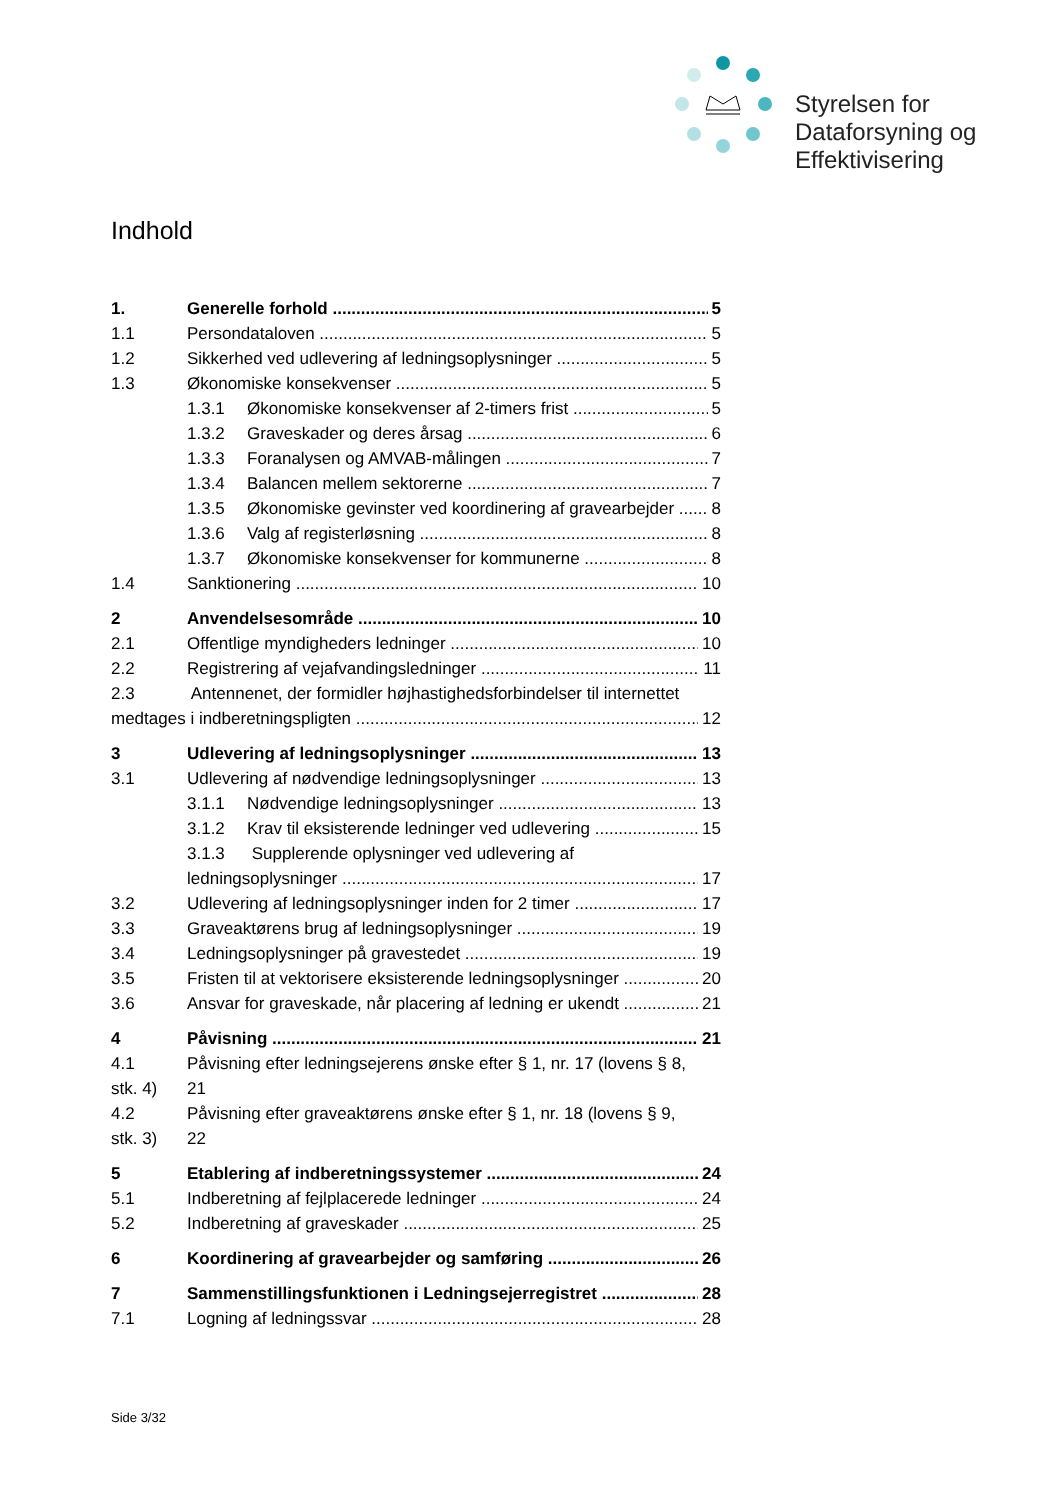Styrelsen for
Dataforsyning og
Effektivisering
Indhold
1. Generelle forhold 5
1.1 Persondataloven 5
1.2 Sikkerhed ved udlevering af ledningsoplysninger 5
1.3 Økonomiske konsekvenser 5
1.3.1 Økonomiske konsekvenser af 2-timers frist 5
1.3.2 Graveskader og deres årsag 6
1.3.3 Foranalysen og AMVAB-målingen 7
1.3.4 Balancen mellem sektorerne 7
1.3.5 Økonomiske gevinster ved koordinering af gravearbejder 8
1.3.6 Valg af registerløsning 8
1.3.7 Økonomiske konsekvenser for kommunerne 8
1.4 Sanktionering 10
2 Anvendelsesområde 10
2.1 Offentlige myndigheders ledninger 10
2.2 Registrering af vejafvandingsledninger 11
2.3 Antennenet, der formidler højhastighedsforbindelser til internettet
medtages i indberetningspligten 12
3 Udlevering af ledningsoplysninger 13
3.1 Udlevering af nødvendige ledningsoplysninger 13
3.1.1 Nødvendige ledningsoplysninger 13
3.1.2 Krav til eksisterende ledninger ved udlevering 15
3.1.3 Supplerende oplysninger ved udlevering af
ledningsoplysninger 17
3.2 Udlevering af ledningsoplysninger inden for 2 timer 17
3.3 Graveaktørens brug af ledningsoplysninger 19
3.4 Ledningsoplysninger på gravestedet 19
3.5 Fristen til at vektorisere eksisterende ledningsoplysninger 20
3.6 Ansvar for graveskade, når placering af ledning er ukendt 21
4 Påvisning 21
4.1 Påvisning efter ledningsejerens ønske efter § 1, nr. 17 (lovens § 8,
stk. 4) 21
4.2 Påvisning efter graveaktørens ønske efter § 1, nr. 18 (lovens § 9,
stk. 3) 22
5 Etablering af indberetningssystemer 24
5.1 Indberetning af fejlplacerede ledninger 24
5.2 Indberetning af graveskader 25
6 Koordinering af gravearbejder og samføring 26
7 Sammenstillingsfunktionen i Ledningsejerregistret 28
7.1 Logning af ledningssvar 28
Side 3/32